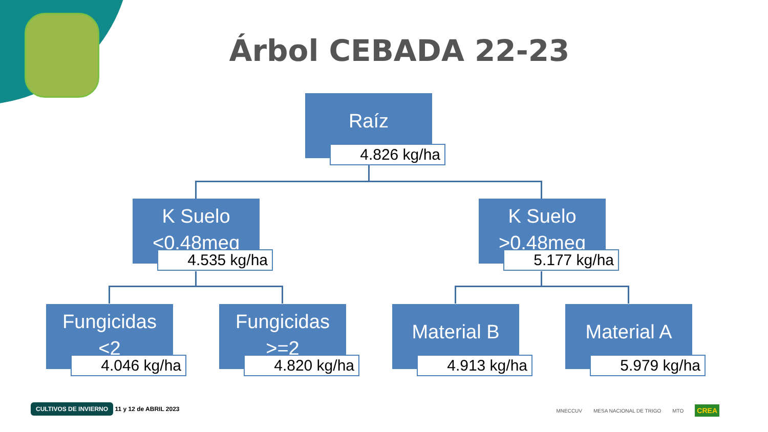Árbol CEBADA 22-23
Raíz
4.826 kg/ha
K Suelo
<0,48meq
4.535 kg/ha
K Suelo
>0,48meq
5.177 kg/ha
Fungicidas
<2
4.046 kg/ha
Fungicidas
>=2
4.820 kg/ha
Material B
4.913 kg/ha
Material A
5.979 kg/ha
CULTIVOS DE INVIERNO 11 y 12 de ABRIL 2023
MNECCUV MESA NACIONAL DE TRIGO MTO CREA